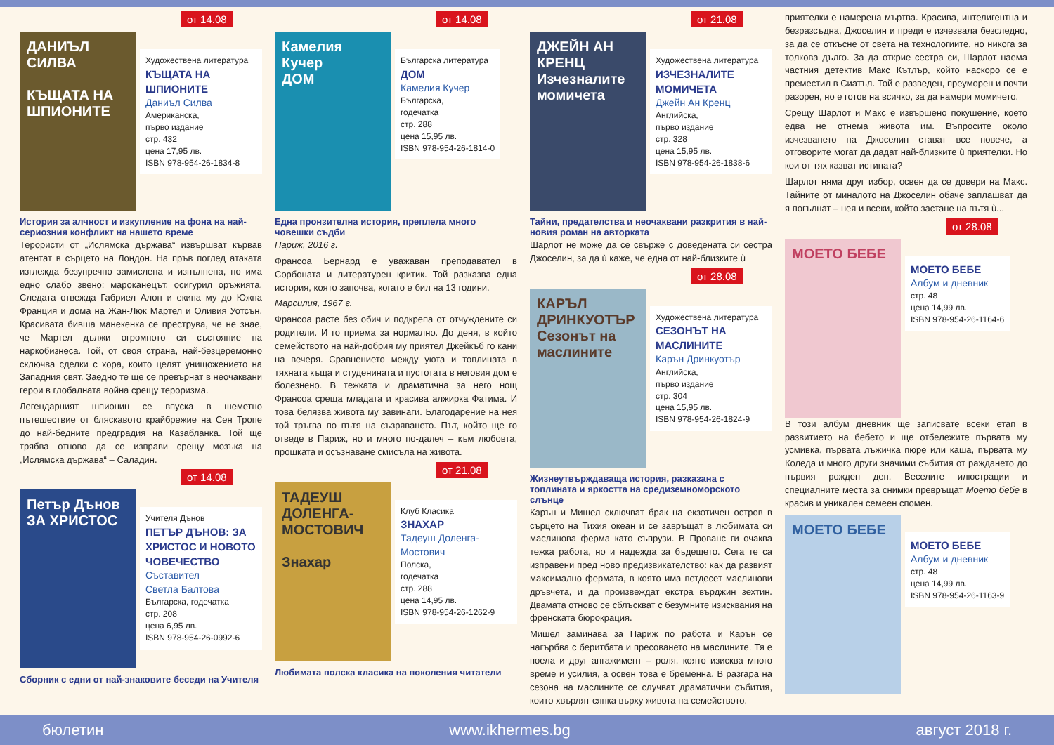от 14.08
ДАНИЪЛ СИЛВА
КЪЩАТА НА ШПИОНИТЕ
Художествена литература
КЪЩАТА НА ШПИОНИТЕ
Даниъл Силва
Американска,
първо издание
стр. 432
цена 17,95 лв.
ISBN 978-954-26-1834-8
История за алчност и изкупление на фона на най-сериозния конфликт на нашето време
Терористи от „Ислямска държава“ извършват кървав атентат в сърцето на Лондон. На пръв поглед атаката изглежда безупречно замислена и изпълнена, но има едно слабо звено: мароканецът, осигурил оръжията. Следата отвежда Габриел Алон и екипа му до Южна Франция и дома на Жан-Люк Мартел и Оливия Уотсън. Красивата бивша манекенка се преструва, че не знае, че Мартел дължи огромното си състояние на наркобизнеса. Той, от своя страна, най-безцеремонно сключва сделки с хора, които целят унищожението на Западния свят. Заедно те ще се превърнат в неочаквани герои в глобалната война срещу тероризма.
Легендарният шпионин се впуска в шеметно пътешествие от бляскавото крайбрежие на Сен Тропе до най-бедните предградия на Казабланка. Той ще трябва отново да се изправи срещу мозъка на „Ислямска държава“ – Саладин.
от 14.08
Петър Дънов
ЗА ХРИСТОС
Учителя Дънов
ПЕТЪР ДЪНОВ: ЗА ХРИСТОС И НОВОТО ЧОВЕЧЕСТВО
Съставител
Светла Балтова
Българска, годечатка
стр. 208
цена 6,95 лв.
ISBN 978-954-26-0992-6
Сборник с едни от най-знаковите беседи на Учителя
от 14.08
Камелия Кучер
ДОМ
Българска литература
ДОМ
Камелия Кучер
Българска,
годечатка
стр. 288
цена 15,95 лв.
ISBN 978-954-26-1814-0
Една пронзителна история, преплела много човешки съдби
Париж, 2016 г.
Франсоа Бернард е уважаван преподавател в Сорбоната и литературен критик. Той разказва една история, която започва, когато е бил на 13 години.
Марсилия, 1967 г.
Франсоа расте без обич и подкрепа от отчуждените си родители. И го приема за нормално. До деня, в който семейството на най-добрия му приятел Джейкъб го кани на вечеря. Сравнението между уюта и топлината в тяхната къща и студенината и пустотата в неговия дом е болезнено. В тежката и драматична за него нощ Франсоа среща младата и красива алжирка Фатима. И това белязва живота му завинаги. Благодарение на нея той тръгва по пътя на съзряването. Път, който ще го отведе в Париж, но и много по-далеч – към любовта, прошката и осъзнаване смисъла на живота.
от 21.08
ТАДЕУШ ДОЛЕНГА-МОСТОВИЧ
Знахар
Клуб Класика
ЗНАХАР
Тадеуш Доленга-Мостович
Полска,
годечатка
стр. 288
цена 14,95 лв.
ISBN 978-954-26-1262-9
Любимата полска класика на поколения читатели
от 21.08
ДЖЕЙН АН КРЕНЦ
Изчезналите момичета
Художествена литература
ИЗЧЕЗНАЛИТЕ МОМИЧЕТА
Джейн Ан Кренц
Английска,
първо издание
стр. 328
цена 15,95 лв.
ISBN 978-954-26-1838-6
Тайни, предателства и неочаквани разкрития в най-новия роман на авторката
Шарлот не може да се свърже с доведената си сестра Джоселин, за да ù каже, че една от най-близките ù
от 28.08
КАРЪЛ ДРИНКУОТЪР
Сезонът на маслините
Художествена литература
СЕЗОНЪТ НА МАСЛИНИТЕ
Карън Дринкуотър
Английска,
първо издание
стр. 304
цена 15,95 лв.
ISBN 978-954-26-1824-9
Жизнеутвърждаваща история, разказана с топлината и яркостта на средиземноморското слънце
Карън и Мишел сключват брак на екзотичен остров в сърцето на Тихия океан и се завръщат в любимата си маслинова ферма като съпрузи. В Прованс ги очаква тежка работа, но и надежда за бъдещето. Сега те са изправени пред ново предизвикателство: как да развият максимално фермата, в която има петдесет маслинови дръвчета, и да произвеждат екстра върджин зехтин. Двамата отново се сблъскват с безумните изисквания на френската бюрокрация.
Мишел заминава за Париж по работа и Карън се нагърбва с беритбата и пресоването на маслините. Тя е поела и друг ангажимент – роля, която изисква много време и усилия, а освен това е бременна. В разгара на сезона на маслините се случват драматични събития, които хвърлят сянка върху живота на семейството.
приятелки е намерена мъртва. Красива, интелигентна и безразсъдна, Джоселин и преди е изчезвала безследно, за да се откъсне от света на технологиите, но никога за толкова дълго. За да открие сестра си, Шарлот наема частния детектив Макс Кътлър, който наскоро се е преместил в Сиатъл. Той е разведен, преуморен и почти разорен, но е готов на всичко, за да намери момичето.
Срещу Шарлот и Макс е извършено покушение, което едва не отнема живота им. Въпросите около изчезването на Джоселин стават все повече, а отговорите могат да дадат най-близките ù приятелки. Но кои от тях казват истината?
Шарлот няма друг избор, освен да се довери на Макс. Тайните от миналото на Джоселин обаче заплашват да я погълнат – нея и всеки, който застане на пътя ù...
от 28.08
МОЕТО БЕБЕ
МОЕТО БЕБЕ
Албум и дневник
стр. 48
цена 14,99 лв.
ISBN 978-954-26-1164-6
В този албум дневник ще записвате всеки етап в развитието на бебето и ще отбележите първата му усмивка, първата лъжичка пюре или каша, първата му Коледа и много други значими събития от раждането до първия рожден ден. Веселите илюстрации и специалните места за снимки превръщат Моето бебе в красив и уникален семеен спомен.
МОЕТО БЕБЕ
МОЕТО БЕБЕ
Албум и дневник
стр. 48
цена 14,99 лв.
ISBN 978-954-26-1163-9
бюлетин www.ikhermes.bg август 2018 г.